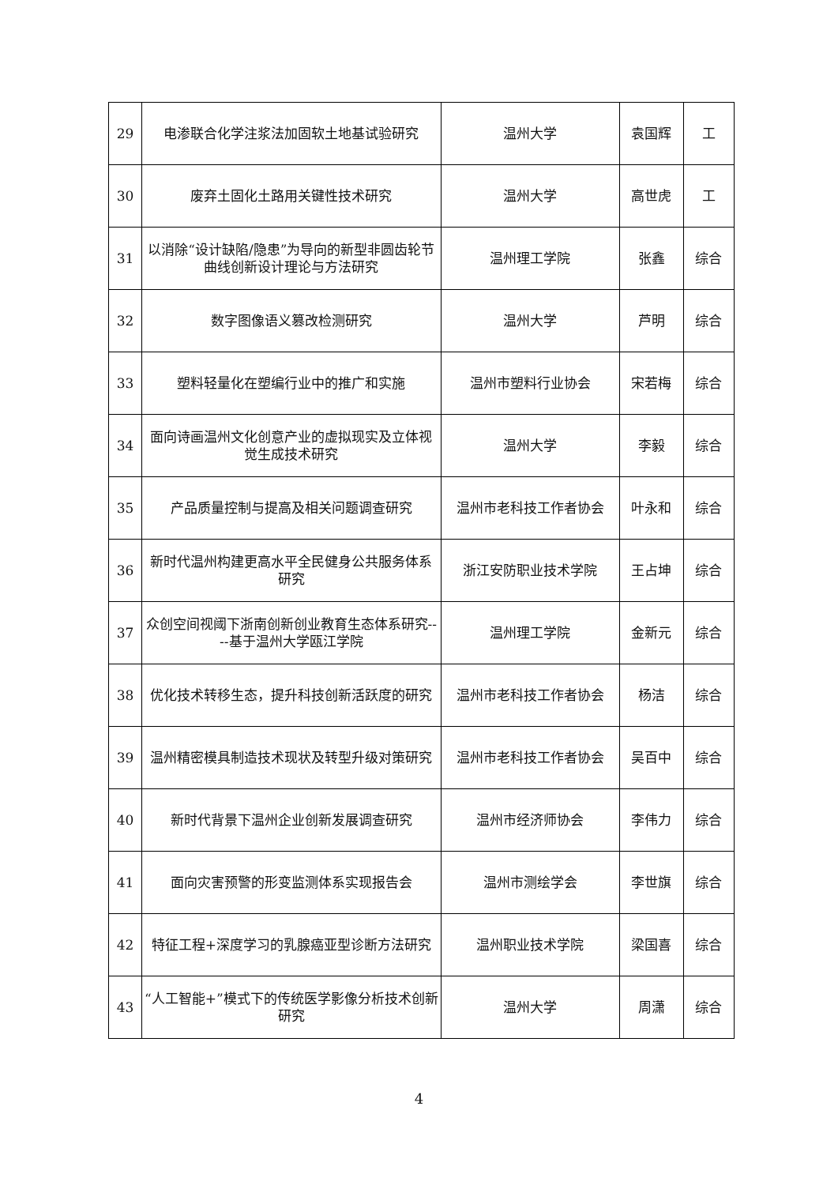| 29 | 电渗联合化学注浆法加固软土地基试验研究 | 温州大学 | 袁国辉 | 工 |
| 30 | 废弃土固化土路用关键性技术研究 | 温州大学 | 高世虎 | 工 |
| 31 | 以消除“设计缺陷/隐患”为导向的新型非圆齿轮节曲线创新设计理论与方法研究 | 温州理工学院 | 张鑫 | 综合 |
| 32 | 数字图像语义篡改检测研究 | 温州大学 | 芦明 | 综合 |
| 33 | 塑料轻量化在塑编行业中的推广和实施 | 温州市塑料行业协会 | 宋若梅 | 综合 |
| 34 | 面向诗画温州文化创意产业的虚拟现实及立体视觉生成技术研究 | 温州大学 | 李毅 | 综合 |
| 35 | 产品质量控制与提高及相关问题调查研究 | 温州市老科技工作者协会 | 叶永和 | 综合 |
| 36 | 新时代温州构建更高水平全民健身公共服务体系研究 | 浙江安防职业技术学院 | 王占坤 | 综合 |
| 37 | 众创空间视阈下浙南创新创业教育生态体系研究----基于温州大学瓯江学院 | 温州理工学院 | 金新元 | 综合 |
| 38 | 优化技术转移生态，提升科技创新活跃度的研究 | 温州市老科技工作者协会 | 杨洁 | 综合 |
| 39 | 温州精密模具制造技术现状及转型升级对策研究 | 温州市老科技工作者协会 | 吴百中 | 综合 |
| 40 | 新时代背景下温州企业创新发展调查研究 | 温州市经济师协会 | 李伟力 | 综合 |
| 41 | 面向灾害预警的形变监测体系实现报告会 | 温州市测绘学会 | 李世旗 | 综合 |
| 42 | 特征工程+深度学习的乳腺癌亚型诊断方法研究 | 温州职业技术学院 | 梁国喜 | 综合 |
| 43 | “人工智能+”模式下的传统医学影像分析技术创新研究 | 温州大学 | 周潇 | 综合 |
4